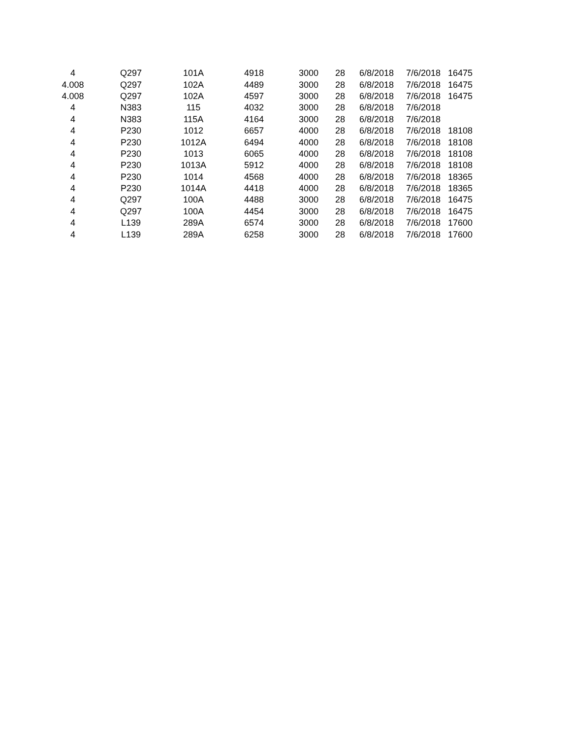| 4 | Q297 | 101A | 4918 | 3000 | 28 | 6/8/2018 | 7/6/2018 | 16475 |
| 4.008 | Q297 | 102A | 4489 | 3000 | 28 | 6/8/2018 | 7/6/2018 | 16475 |
| 4.008 | Q297 | 102A | 4597 | 3000 | 28 | 6/8/2018 | 7/6/2018 | 16475 |
| 4 | N383 | 115 | 4032 | 3000 | 28 | 6/8/2018 | 7/6/2018 | |
| 4 | N383 | 115A | 4164 | 3000 | 28 | 6/8/2018 | 7/6/2018 | |
| 4 | P230 | 1012 | 6657 | 4000 | 28 | 6/8/2018 | 7/6/2018 | 18108 |
| 4 | P230 | 1012A | 6494 | 4000 | 28 | 6/8/2018 | 7/6/2018 | 18108 |
| 4 | P230 | 1013 | 6065 | 4000 | 28 | 6/8/2018 | 7/6/2018 | 18108 |
| 4 | P230 | 1013A | 5912 | 4000 | 28 | 6/8/2018 | 7/6/2018 | 18108 |
| 4 | P230 | 1014 | 4568 | 4000 | 28 | 6/8/2018 | 7/6/2018 | 18365 |
| 4 | P230 | 1014A | 4418 | 4000 | 28 | 6/8/2018 | 7/6/2018 | 18365 |
| 4 | Q297 | 100A | 4488 | 3000 | 28 | 6/8/2018 | 7/6/2018 | 16475 |
| 4 | Q297 | 100A | 4454 | 3000 | 28 | 6/8/2018 | 7/6/2018 | 16475 |
| 4 | L139 | 289A | 6574 | 3000 | 28 | 6/8/2018 | 7/6/2018 | 17600 |
| 4 | L139 | 289A | 6258 | 3000 | 28 | 6/8/2018 | 7/6/2018 | 17600 |